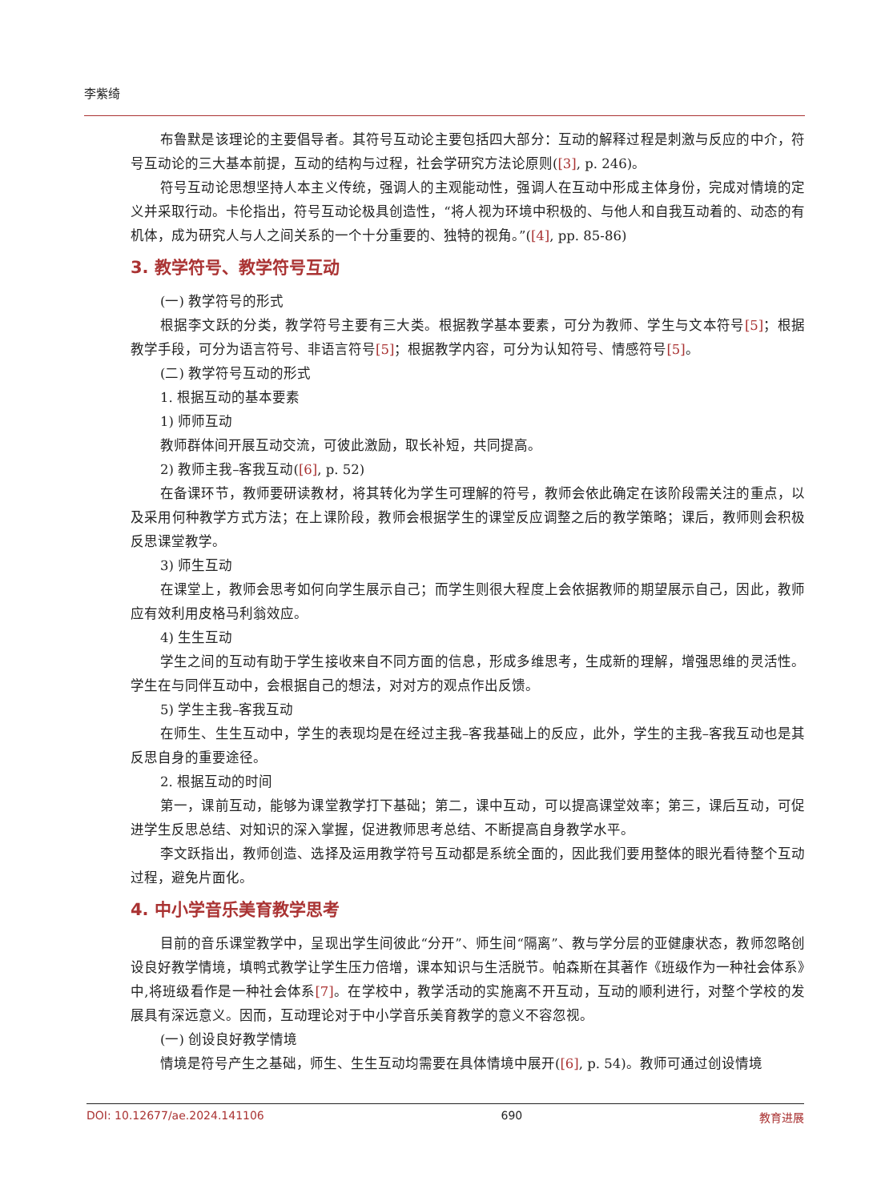李紫绮
布鲁默是该理论的主要倡导者。其符号互动论主要包括四大部分：互动的解释过程是刺激与反应的中介，符号互动论的三大基本前提，互动的结构与过程，社会学研究方法论原则([3], p. 246)。
符号互动论思想坚持人本主义传统，强调人的主观能动性，强调人在互动中形成主体身份，完成对情境的定义并采取行动。卡伦指出，符号互动论极具创造性，“将人视为环境中积极的、与他人和自我互动着的、动态的有机体，成为研究人与人之间关系的一个十分重要的、独特的视角。”([4], pp. 85-86)
3. 教学符号、教学符号互动
(一) 教学符号的形式
根据李文跃的分类，教学符号主要有三大类。根据教学基本要素，可分为教师、学生与文本符号[5]；根据教学手段，可分为语言符号、非语言符号[5]；根据教学内容，可分为认知符号、情感符号[5]。
(二) 教学符号互动的形式
1. 根据互动的基本要素
1) 师师互动
教师群体间开展互动交流，可彼此激励，取长补短，共同提高。
2) 教师主我–客我互动([6], p. 52)
在备课环节，教师要研读教材，将其转化为学生可理解的符号，教师会依此确定在该阶段需关注的重点，以及采用何种教学方式方法；在上课阶段，教师会根据学生的课堂反应调整之后的教学策略；课后，教师则会积极反思课堂教学。
3) 师生互动
在课堂上，教师会思考如何向学生展示自己；而学生则很大程度上会依据教师的期望展示自己，因此，教师应有效利用皮格马利翁效应。
4) 生生互动
学生之间的互动有助于学生接收来自不同方面的信息，形成多维思考，生成新的理解，增强思维的灵活性。学生在与同伴互动中，会根据自己的想法，对对方的观点作出反馈。
5) 学生主我–客我互动
在师生、生生互动中，学生的表现均是在经过主我–客我基础上的反应，此外，学生的主我–客我互动也是其反思自身的重要途径。
2. 根据互动的时间
第一，课前互动，能够为课堂教学打下基础；第二，课中互动，可以提高课堂效率；第三，课后互动，可促进学生反思总结、对知识的深入掌握，促进教师思考总结、不断提高自身教学水平。
李文跃指出，教师创造、选择及运用教学符号互动都是系统全面的，因此我们要用整体的眼光看待整个互动过程，避免片面化。
4. 中小学音乐美育教学思考
目前的音乐课堂教学中，呈现出学生间彼此“分开”、师生间“隔离”、教与学分层的亚健康状态，教师忽略创设良好教学情境，填鸭式教学让学生压力倍增，课本知识与生活脱节。帕森斯在其著作《班级作为一种社会体系》中,将班级看作是一种社会体系[7]。在学校中，教学活动的实施离不开互动，互动的顺利进行，对整个学校的发展具有深远意义。因而，互动理论对于中小学音乐美育教学的意义不容忽视。
(一) 创设良好教学情境
情境是符号产生之基础，师生、生生互动均需要在具体情境中展开([6], p. 54)。教师可通过创设情境
DOI: 10.12677/ae.2024.141106 690 教育进展